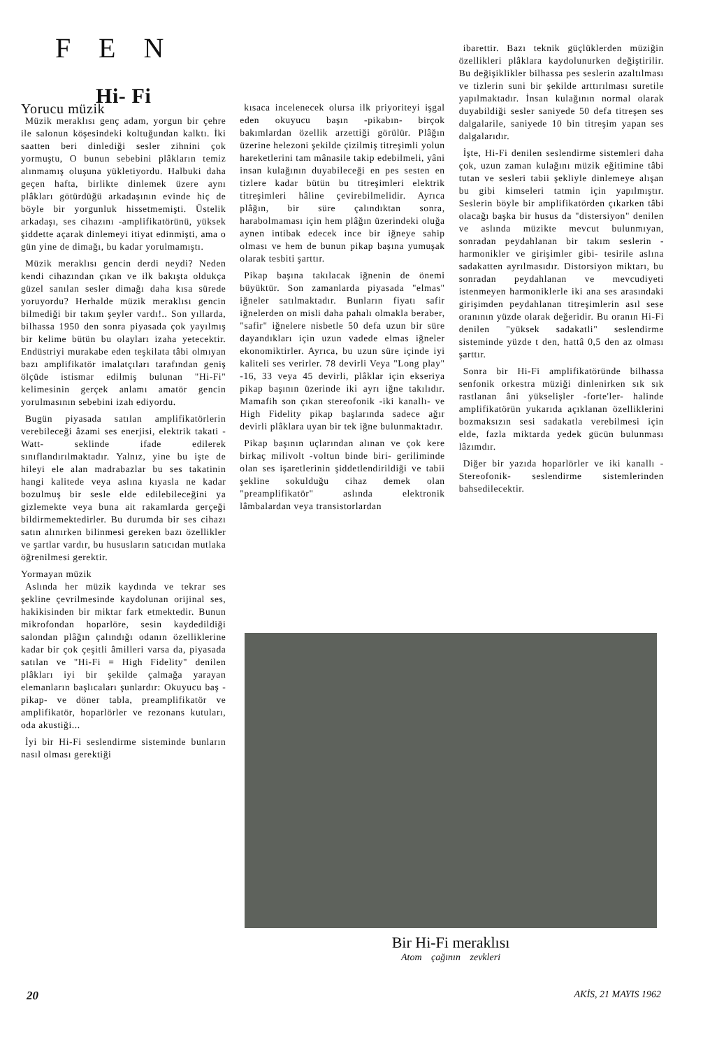FEN
Hi- Fi
Yorucu müzik
Müzik meraklısı genç adam, yorgun bir çehre ile salonun köşesindeki koltuğundan kalktı. İki saatten beri dinlediği sesler zihnini çok yormuştu, O bunun sebebini plâkların temiz alınmamış oluşuna yükletiyordu. Halbuki daha geçen hafta, birlikte dinlemek üzere aynı plâkları götürdüğü arkadaşının evinde hiç de böyle bir yorgunluk hissetmemişti. Üstelik arkadaşı, ses cihazını -amplifikatörünü, yüksek şiddette açarak dinlemeyi itiyat edinmişti, ama o gün yine de dimağı, bu kadar yorulmamıştı.
Müzik meraklısı gencin derdi neydi? Neden kendi cihazından çıkan ve ilk bakışta oldukça güzel sanılan sesler dimağı daha kısa sürede yoruyordu? Herhalde müzik meraklısı gencin bilmediği bir takım şeyler vardı!.. Son yıllarda, bilhassa 1950 den sonra piyasada çok yayılmış bir kelime bütün bu olayları izaha yetecektir. Endüstriyi murakabe eden teşkilata tâbi olmıyan bazı amplifikatör imalatçıları tarafından geniş ölçüde istismar edilmiş bulunan "Hi-Fi" kelimesinin gerçek anlamı amatör gencin yorulmasının sebebini izah ediyordu.
Bugün piyasada satılan amplifikatörlerin verebileceği âzami ses enerjisi, elektrik takati -Watt- seklinde ifade edilerek sınıflandırılmaktadır. Yalnız, yine bu işte de hileyi ele alan madrabazlar bu ses takatinin hangi kalitede veya aslına kıyasla ne kadar bozulmuş bir sesle elde edilebileceğini ya gizlemekte veya buna ait rakamlarda gerçeği bildirmemektedirler. Bu durumda bir ses cihazı satın alınırken bilinmesi gereken bazı özellikler ve şartlar vardır, bu hususların satıcıdan mutlaka öğrenilmesi gerektir.
Yormayan müzik
Aslında her müzik kaydında ve tekrar ses şekline çevrilmesinde kaydolunan orijinal ses, hakikisinden bir miktar fark etmektedir. Bunun mikrofondan hoparlöre, sesin kaydedildiği salondan plâğın çalındığı odanın özelliklerine kadar bir çok çeşitli âmilleri varsa da, piyasada satılan ve "Hi-Fi = High Fidelity" denilen plâkları iyi bir şekilde çalmağa yarayan elemanların başlıcaları şunlardır: Okuyucu baş -pikap- ve döner tabla, preamplifikatör ve amplifikatör, hoparlörler ve rezonans kutuları, oda akustiği...
İyi bir Hi-Fi seslendirme sisteminde bunların nasıl olması gerektiği
kısaca incelenecek olursa ilk priyoriteyi işgal eden okuyucu başın -pikabın- birçok bakımlardan özellik arzettiği görülür. Plâğın üzerine helezoni şekilde çizilmiş titreşimli yolun hareketlerini tam mânasile takip edebilmeli, yâni insan kulağının duyabileceği en pes sesten en tizlere kadar bütün bu titreşimleri elektrik titreşimleri hâline çevirebilmelidir. Ayrıca plâğın, bir süre çalındıktan sonra, harabolmaması için hem plâğın üzerindeki oluğa aynen intibak edecek ince bir iğneye sahip olması ve hem de bunun pikap başına yumuşak olarak tesbiti şarttır.
Pikap başına takılacak iğnenin de önemi büyüktür. Son zamanlarda piyasada "elmas" iğneler satılmaktadır. Bunların fiyatı safir iğnelerden on misli daha pahalı olmakla beraber, "safir" iğnelere nisbetle 50 defa uzun bir süre dayandıkları için uzun vadede elmas iğneler ekonomiktirler. Ayrıca, bu uzun süre içinde iyi kaliteli ses verirler. 78 devirli Veya "Long play" -16, 33 veya 45 devirli, plâklar için ekseriya pikap başının üzerinde iki ayrı iğne takılıdır. Mamafih son çıkan stereofonik -iki kanallı- ve High Fidelity pikap başlarında sadece ağır devirli plâklara uyan bir tek iğne bulunmaktadır.
Pikap başının uçlarından alınan ve çok kere birkaç milivolt -voltun binde biri- geriliminde olan ses işaretlerinin şiddetlendirildiği ve tabii şekline sokulduğu cihaz demek olan "preamplifikatör" aslında elektronik lâmbalardan veya transistorlardan
ibarettir. Bazı teknik güçlüklerden müziğin özellikleri plâklara kaydolunurken değiştirilir. Bu değişiklikler bilhassa pes seslerin azaltılması ve tizlerin suni bir şekilde arttırılması suretile yapılmaktadır. İnsan kulağının normal olarak duyabildiği sesler saniyede 50 defa titreşen ses dalgalarile, saniyede 10 bin titreşim yapan ses dalgalarıdır.
İşte, Hi-Fi denilen seslendirme sistemleri daha çok, uzun zaman kulağını müzik eğitimine tâbi tutan ve sesleri tabii şekliyle dinlemeye alışan bu gibi kimseleri tatmin için yapılmıştır. Seslerin böyle bir amplifikatörden çıkarken tâbi olacağı başka bir husus da "distersiyon" denilen ve aslında müzikte mevcut bulunmıyan, sonradan peydahlanan bir takım seslerin -harmonikler ve girişimler gibi- tesirile aslına sadakatten ayrılmasıdır. Distorsiyon miktarı, bu sonradan peydahlanan ve mevcudiyeti istenmeyen harmoniklerle iki ana ses arasındaki girişimden peydahlanan titreşimlerin asıl sese oranının yüzde olarak değeridir. Bu oranın Hi-Fi denilen "yüksek sadakatli" seslendirme sisteminde yüzde t den, hattâ 0,5 den az olması şarttır.
Sonra bir Hi-Fi amplifikatöründe bilhassa senfonik orkestra müziği dinlenirken sık sık rastlanan âni yükselişler -forte'ler- halinde amplifikatörün yukarıda açıklanan özelliklerini bozmaksızın sesi sadakatla verebilmesi için elde, fazla miktarda yedek gücün bulunması lâzımdır.
Diğer bir yazıda hoparlörler ve iki kanallı -Stereofonik- seslendirme sistemlerinden bahsedilecektir.
Bir Hi-Fi meraklısı
Atom çağının zevkleri
20 AKİS, 21 MAYIS 1962